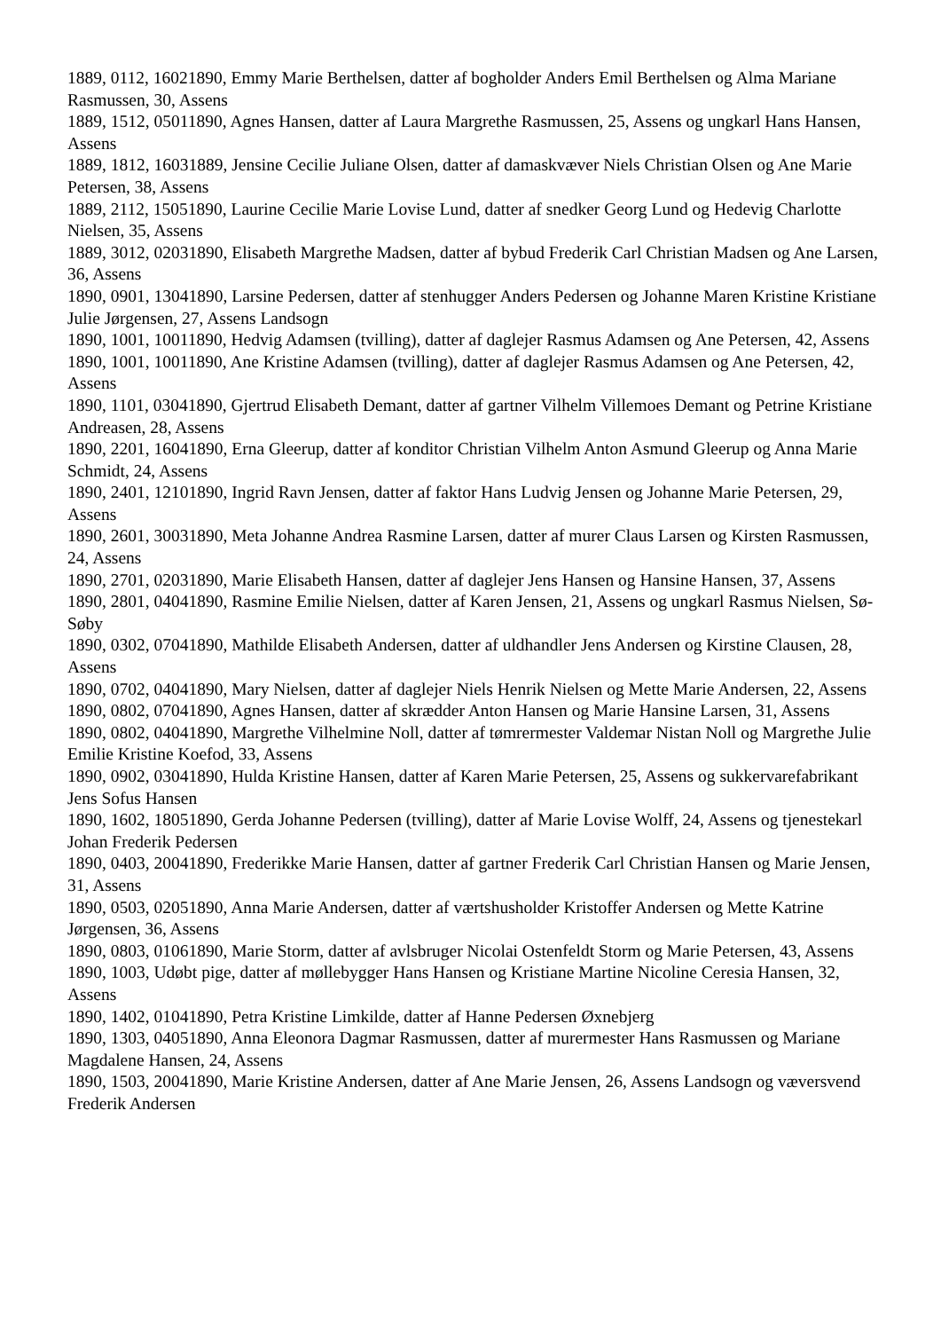1889, 0112, 16021890, Emmy Marie Berthelsen, datter af bogholder Anders Emil Berthelsen og Alma Mariane Rasmussen, 30, Assens
1889, 1512, 05011890, Agnes Hansen, datter af Laura Margrethe Rasmussen, 25, Assens og ungkarl Hans Hansen, Assens
1889, 1812, 16031889, Jensine Cecilie Juliane Olsen, datter af damaskvæver Niels Christian Olsen og Ane Marie Petersen, 38, Assens
1889, 2112, 15051890, Laurine Cecilie Marie Lovise Lund, datter af snedker Georg Lund og Hedevig Charlotte Nielsen, 35, Assens
1889, 3012, 02031890, Elisabeth Margrethe Madsen, datter af bybud Frederik Carl Christian Madsen og Ane Larsen, 36, Assens
1890, 0901, 13041890, Larsine Pedersen, datter af stenhugger Anders Pedersen og Johanne Maren Kristine Kristiane Julie Jørgensen, 27, Assens Landsogn
1890, 1001, 10011890, Hedvig Adamsen (tvilling), datter af daglejer Rasmus Adamsen og Ane Petersen, 42, Assens
1890, 1001, 10011890, Ane Kristine Adamsen (tvilling), datter af daglejer Rasmus Adamsen og Ane Petersen, 42, Assens
1890, 1101, 03041890, Gjertrud Elisabeth Demant, datter af gartner Vilhelm Villemoes Demant og Petrine Kristiane Andreasen, 28, Assens
1890, 2201, 16041890, Erna Gleerup, datter af konditor Christian Vilhelm Anton Asmund Gleerup og Anna Marie Schmidt, 24, Assens
1890, 2401, 12101890, Ingrid Ravn Jensen, datter af faktor Hans Ludvig Jensen og Johanne Marie Petersen, 29, Assens
1890, 2601, 30031890, Meta Johanne Andrea Rasmine Larsen, datter af murer Claus Larsen og Kirsten Rasmussen, 24, Assens
1890, 2701, 02031890, Marie Elisabeth Hansen, datter af daglejer Jens Hansen og Hansine Hansen, 37, Assens
1890, 2801, 04041890, Rasmine Emilie Nielsen, datter af Karen Jensen, 21, Assens og ungkarl Rasmus Nielsen, Sø-Søby
1890, 0302, 07041890, Mathilde Elisabeth Andersen, datter af uldhandler Jens Andersen og Kirstine Clausen, 28, Assens
1890, 0702, 04041890, Mary Nielsen, datter af daglejer Niels Henrik Nielsen og Mette Marie Andersen, 22, Assens
1890, 0802, 07041890, Agnes Hansen, datter af skrædder Anton Hansen og Marie Hansine Larsen, 31, Assens
1890, 0802, 04041890, Margrethe Vilhelmine Noll, datter af tømrermester Valdemar Nistan Noll og Margrethe Julie Emilie Kristine Koefod, 33, Assens
1890, 0902, 03041890, Hulda Kristine Hansen, datter af Karen Marie Petersen, 25, Assens og sukkervarefabrikant Jens Sofus Hansen
1890, 1602, 18051890, Gerda Johanne Pedersen (tvilling), datter af Marie Lovise Wolff, 24, Assens og tjenestekarl Johan Frederik Pedersen
1890, 0403, 20041890, Frederikke Marie Hansen, datter af gartner Frederik Carl Christian Hansen og Marie Jensen, 31, Assens
1890, 0503, 02051890, Anna Marie Andersen, datter af værtshusholder Kristoffer Andersen og Mette Katrine Jørgensen, 36, Assens
1890, 0803, 01061890, Marie Storm, datter af avlsbruger Nicolai Ostenfeldt Storm og Marie Petersen, 43, Assens
1890, 1003, Udøbt pige, datter af møllebygger Hans Hansen og Kristiane Martine Nicoline Ceresia Hansen, 32, Assens
1890, 1402, 01041890, Petra Kristine Limkilde, datter af Hanne Pedersen Øxnebjerg
1890, 1303, 04051890, Anna Eleonora Dagmar Rasmussen, datter af murermester Hans Rasmussen og Mariane Magdalene Hansen, 24, Assens
1890, 1503, 20041890, Marie Kristine Andersen, datter af Ane Marie Jensen, 26, Assens Landsogn og væversvend Frederik Andersen